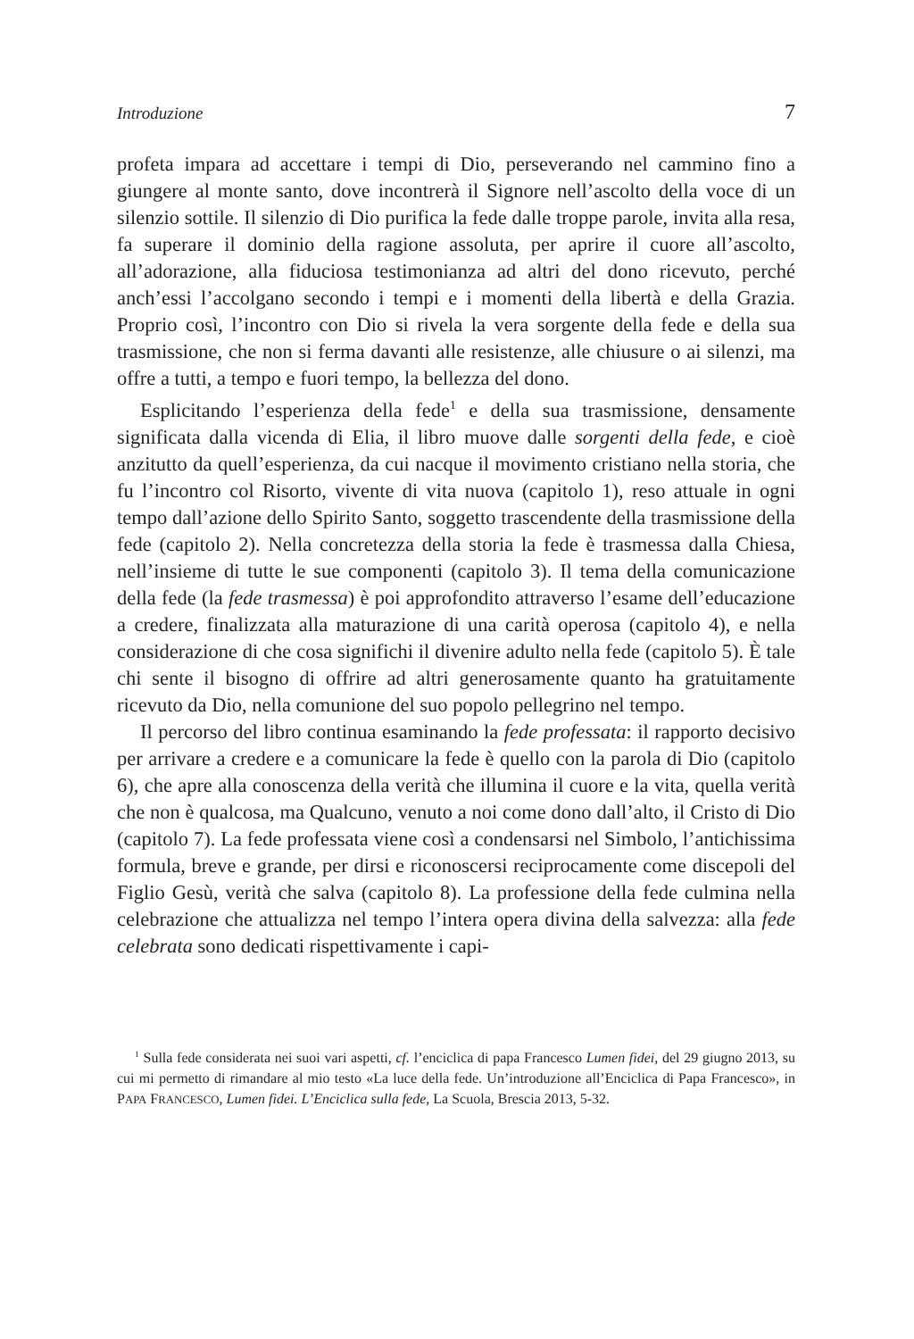Introduzione 7
profeta impara ad accettare i tempi di Dio, perseverando nel cammino fino a giungere al monte santo, dove incontrerà il Signore nell’ascolto della voce di un silenzio sottile. Il silenzio di Dio purifica la fede dalle troppe parole, invita alla resa, fa superare il dominio della ragione assoluta, per aprire il cuore all’ascolto, all’adorazione, alla fiduciosa testimonianza ad altri del dono ricevuto, perché anch’essi l’accolgano secondo i tempi e i momenti della libertà e della Grazia. Proprio così, l’incontro con Dio si rivela la vera sorgente della fede e della sua trasmissione, che non si ferma davanti alle resistenze, alle chiusure o ai silenzi, ma offre a tutti, a tempo e fuori tempo, la bellezza del dono.
Esplicitando l’esperienza della fede<sup>1</sup> e della sua trasmissione, densamente significata dalla vicenda di Elia, il libro muove dalle sorgenti della fede, e cioè anzitutto da quell’esperienza, da cui nacque il movimento cristiano nella storia, che fu l’incontro col Risorto, vivente di vita nuova (capitolo 1), reso attuale in ogni tempo dall’azione dello Spirito Santo, soggetto trascendente della trasmissione della fede (capitolo 2). Nella concretezza della storia la fede è trasmessa dalla Chiesa, nell’insieme di tutte le sue componenti (capitolo 3). Il tema della comunicazione della fede (la fede trasmessa) è poi approfondito attraverso l’esame dell’educazione a credere, finalizzata alla maturazione di una carità operosa (capitolo 4), e nella considerazione di che cosa significhi il divenire adulto nella fede (capitolo 5). È tale chi sente il bisogno di offrire ad altri generosamente quanto ha gratuitamente ricevuto da Dio, nella comunione del suo popolo pellegrino nel tempo.
Il percorso del libro continua esaminando la fede professata: il rapporto decisivo per arrivare a credere e a comunicare la fede è quello con la parola di Dio (capitolo 6), che apre alla conoscenza della verità che illumina il cuore e la vita, quella verità che non è qualcosa, ma Qualcuno, venuto a noi come dono dall’alto, il Cristo di Dio (capitolo 7). La fede professata viene così a condensarsi nel Simbolo, l’antichissima formula, breve e grande, per dirsi e riconoscersi reciprocamente come discepoli del Figlio Gesù, verità che salva (capitolo 8). La professione della fede culmina nella celebrazione che attualizza nel tempo l’intera opera divina della salvezza: alla fede celebrata sono dedicati rispettivamente i capi-
<sup>1</sup> Sulla fede considerata nei suoi vari aspetti, cf. l’enciclica di papa Francesco Lumen fidei, del 29 giugno 2013, su cui mi permetto di rimandare al mio testo «La luce della fede. Un’introduzione all’Enciclica di Papa Francesco», in PAPA FRANCESCO, Lumen fidei. L’Enciclica sulla fede, La Scuola, Brescia 2013, 5-32.